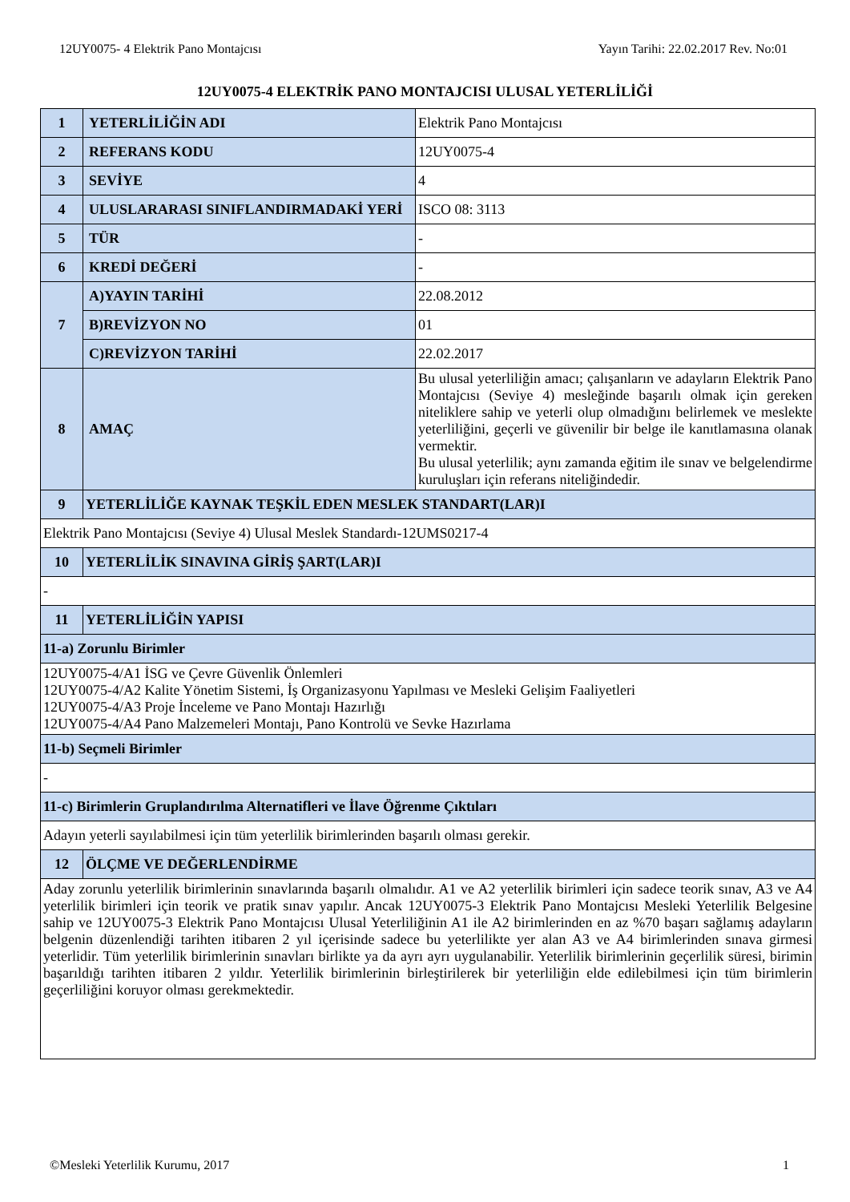12UY0075- 4 Elektrik Pano Montajcısı Yayın Tarihi: 22.02.2017 Rev. No:01
12UY0075-4 ELEKTRİK PANO MONTAJCISI ULUSAL YETERLİLİĞİ
| 1 | YETERLİLİĞİN ADI | Elektrik Pano Montajcısı |
| 2 | REFERANS KODU | 12UY0075-4 |
| 3 | SEVİYE | 4 |
| 4 | ULUSLARARASI SINIFLANDIRMADAKİ YERİ | ISCO 08: 3113 |
| 5 | TÜR | - |
| 6 | KREDİ DEĞERİ | - |
| 7 | A)YAYIN TARİHİ | 22.08.2012 |
| | B)REVİZYON NO | 01 |
| | C)REVİZYON TARİHİ | 22.02.2017 |
| 8 | AMAÇ | Bu ulusal yeterliliğin amacı; çalışanların ve adayların Elektrik Pano Montajcısı (Seviye 4) mesleğinde başarılı olmak için gereken niteliklere sahip ve yeterli olup olmadığını belirlemek ve meslekte yeterliliğini, geçerli ve güvenilir bir belge ile kanıtlamasına olanak vermektir. Bu ulusal yeterlilik; aynı zamanda eğitim ile sınav ve belgelendirme kuruluşları için referans niteliğindedir. |
| 9 | YETERLİLİĞE KAYNAK TEŞKİL EDEN MESLEK STANDART(LAR)I | |
| Elektrik Pano Montajcısı (Seviye 4) Ulusal Meslek Standardı-12UMS0217-4 | | |
| 10 | YETERLİLİK SINAVINA GİRİŞ ŞART(LAR)I | |
| - | | |
| 11 | YETERLİLİĞİN YAPISI | |
| 11-a) Zorunlu Birimler | | |
| 12UY0075-4/A1 İSG ve Çevre Güvenlik Önlemleri 12UY0075-4/A2 Kalite Yönetim Sistemi, İş Organizasyonu Yapılması ve Mesleki Gelişim Faaliyetleri 12UY0075-4/A3 Proje İnceleme ve Pano Montajı Hazırlığı 12UY0075-4/A4 Pano Malzemeleri Montajı, Pano Kontrolü ve Sevke Hazırlama | | |
| 11-b) Seçmeli Birimler | | |
| - | | |
| 11-c) Birimlerin Gruplandırılma Alternatifleri ve İlave Öğrenme Çıktıları | | |
| Adayın yeterli sayılabilmesi için tüm yeterlilik birimlerinden başarılı olması gerekir. | | |
| 12 | ÖLÇME VE DEĞERLENDİRME | |
| Aday zorunlu yeterlilik birimlerinin sınavlarında başarılı olmalıdır. A1 ve A2 yeterlilik birimleri için sadece teorik sınav, A3 ve A4 yeterlilik birimleri için teorik ve pratik sınav yapılır. Ancak 12UY0075-3 Elektrik Pano Montajcısı Mesleki Yeterlilik Belgesine sahip ve 12UY0075-3 Elektrik Pano Montajcısı Ulusal Yeterliliğinin A1 ile A2 birimlerinden en az %70 başarı sağlamış adayların belgenin düzenlendiği tarihten itibaren 2 yıl içerisinde sadece bu yeterlilikte yer alan A3 ve A4 birimlerinden sınava girmesi yeterlidir. Tüm yeterlilik birimlerinin sınavları birlikte ya da ayrı ayrı uygulanabilir. Yeterlilik birimlerinin geçerlilik süresi, birimin başarıldığı tarihten itibaren 2 yıldır. Yeterlilik birimlerinin birleştirilerek bir yeterliliğin elde edilebilmesi için tüm birimlerin geçerliliğini koruyor olması gerekmektedir. | | |
©Mesleki Yeterlilik Kurumu, 2017 1